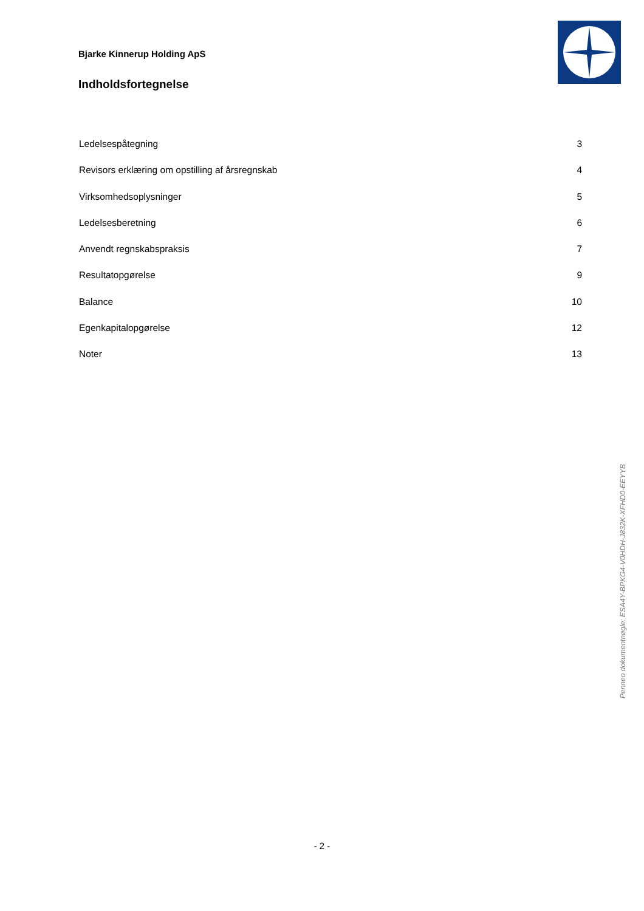Bjarke Kinnerup Holding ApS
Indholdsfortegnelse
Ledelsespåtegning 3
Revisors erklæring om opstilling af årsregnskab 4
Virksomhedsoplysninger 5
Ledelsesberetning 6
Anvendt regnskabspraksis 7
Resultatopgørelse 9
Balance 10
Egenkapitalopgørelse 12
Noter 13
Penneo dokumentnøgle: ESA4Y-BPKG4-V0HDH-J832K-XFHD0-EEYYB
- 2 -